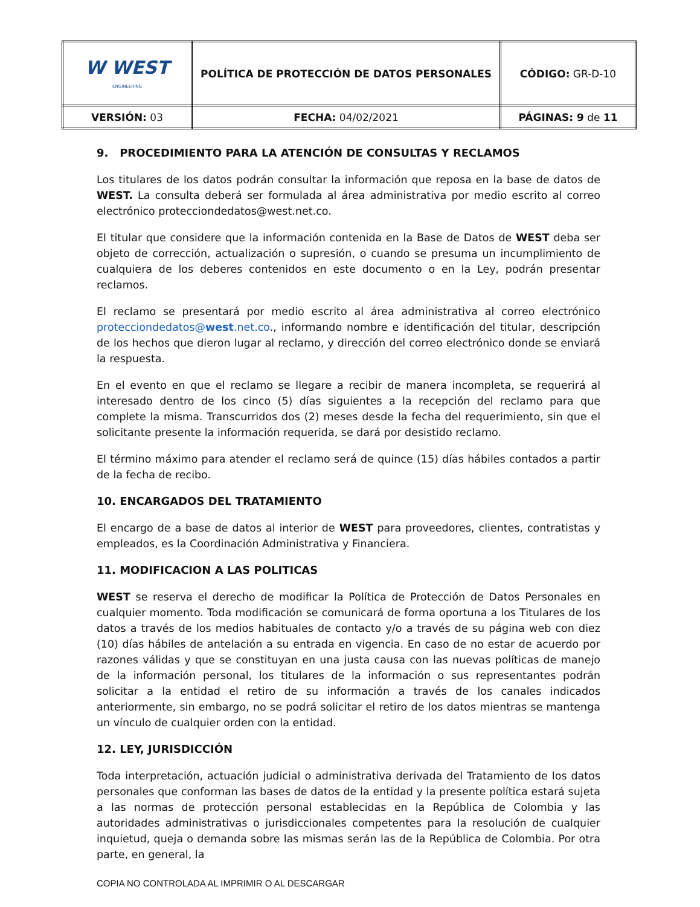| W WEST ENGINEERING | POLÍTICA DE PROTECCIÓN DE DATOS PERSONALES | CÓDIGO: GR-D-10 |
| VERSIÓN: 03 | FECHA: 04/02/2021 | PÁGINAS: 9 de 11 |
9. PROCEDIMIENTO PARA LA ATENCIÓN DE CONSULTAS Y RECLAMOS
Los titulares de los datos podrán consultar la información que reposa en la base de datos de WEST. La consulta deberá ser formulada al área administrativa por medio escrito al correo electrónico protecciondedatos@west.net.co.
El titular que considere que la información contenida en la Base de Datos de WEST deba ser objeto de corrección, actualización o supresión, o cuando se presuma un incumplimiento de cualquiera de los deberes contenidos en este documento o en la Ley, podrán presentar reclamos.
El reclamo se presentará por medio escrito al área administrativa al correo electrónico protecciondedatos@west.net.co., informando nombre e identificación del titular, descripción de los hechos que dieron lugar al reclamo, y dirección del correo electrónico donde se enviará la respuesta.
En el evento en que el reclamo se llegare a recibir de manera incompleta, se requerirá al interesado dentro de los cinco (5) días siguientes a la recepción del reclamo para que complete la misma. Transcurridos dos (2) meses desde la fecha del requerimiento, sin que el solicitante presente la información requerida, se dará por desistido reclamo.
El término máximo para atender el reclamo será de quince (15) días hábiles contados a partir de la fecha de recibo.
10. ENCARGADOS DEL TRATAMIENTO
El encargo de a base de datos al interior de WEST para proveedores, clientes, contratistas y empleados, es la Coordinación Administrativa y Financiera.
11. MODIFICACION A LAS POLITICAS
WEST se reserva el derecho de modificar la Política de Protección de Datos Personales en cualquier momento. Toda modificación se comunicará de forma oportuna a los Titulares de los datos a través de los medios habituales de contacto y/o a través de su página web con diez (10) días hábiles de antelación a su entrada en vigencia. En caso de no estar de acuerdo por razones válidas y que se constituyan en una justa causa con las nuevas políticas de manejo de la información personal, los titulares de la información o sus representantes podrán solicitar a la entidad el retiro de su información a través de los canales indicados anteriormente, sin embargo, no se podrá solicitar el retiro de los datos mientras se mantenga un vínculo de cualquier orden con la entidad.
12. LEY, JURISDICCIÓN
Toda interpretación, actuación judicial o administrativa derivada del Tratamiento de los datos personales que conforman las bases de datos de la entidad y la presente política estará sujeta a las normas de protección personal establecidas en la República de Colombia y las autoridades administrativas o jurisdiccionales competentes para la resolución de cualquier inquietud, queja o demanda sobre las mismas serán las de la República de Colombia. Por otra parte, en general, la
COPIA NO CONTROLADA AL IMPRIMIR O AL DESCARGAR